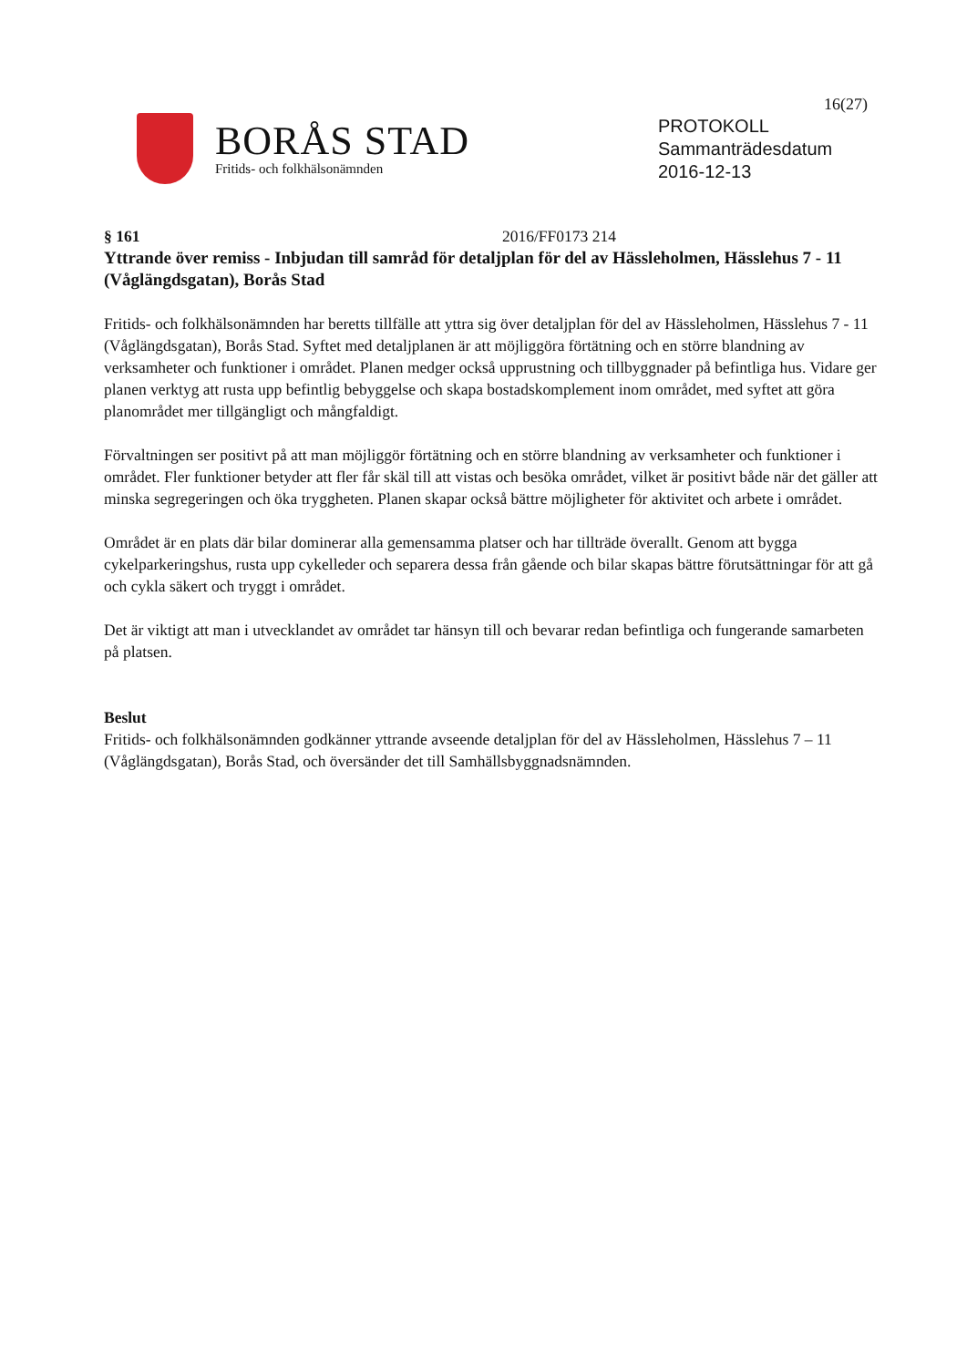16(27)
BORÅS STAD
Fritids- och folkhälsonämnden
PROTOKOLL
Sammanträdesdatum
2016-12-13
§ 161 2016/FF0173 214
Yttrande över remiss - Inbjudan till samråd för detaljplan för del av Hässleholmen, Hässlehus 7 - 11 (Våglängdsgatan), Borås Stad
Fritids- och folkhälsonämnden har beretts tillfälle att yttra sig över detaljplan för del av Hässleholmen, Hässlehus 7 - 11 (Våglängdsgatan), Borås Stad. Syftet med detaljplanen är att möjliggöra förtätning och en större blandning av verksamheter och funktioner i området. Planen medger också upprustning och tillbyggnader på befintliga hus. Vidare ger planen verktyg att rusta upp befintlig bebyggelse och skapa bostadskomplement inom området, med syftet att göra planområdet mer tillgängligt och mångfaldigt.
Förvaltningen ser positivt på att man möjliggör förtätning och en större blandning av verksamheter och funktioner i området. Fler funktioner betyder att fler får skäl till att vistas och besöka området, vilket är positivt både när det gäller att minska segregeringen och öka tryggheten. Planen skapar också bättre möjligheter för aktivitet och arbete i området.
Området är en plats där bilar dominerar alla gemensamma platser och har tillträde överallt. Genom att bygga cykelparkeringshus, rusta upp cykelleder och separera dessa från gående och bilar skapas bättre förutsättningar för att gå och cykla säkert och tryggt i området.
Det är viktigt att man i utvecklandet av området tar hänsyn till och bevarar redan befintliga och fungerande samarbeten på platsen.
Beslut
Fritids- och folkhälsonämnden godkänner yttrande avseende detaljplan för del av Hässleholmen, Hässlehus 7 – 11 (Våglängdsgatan), Borås Stad, och översänder det till Samhällsbyggnadsnämnden.